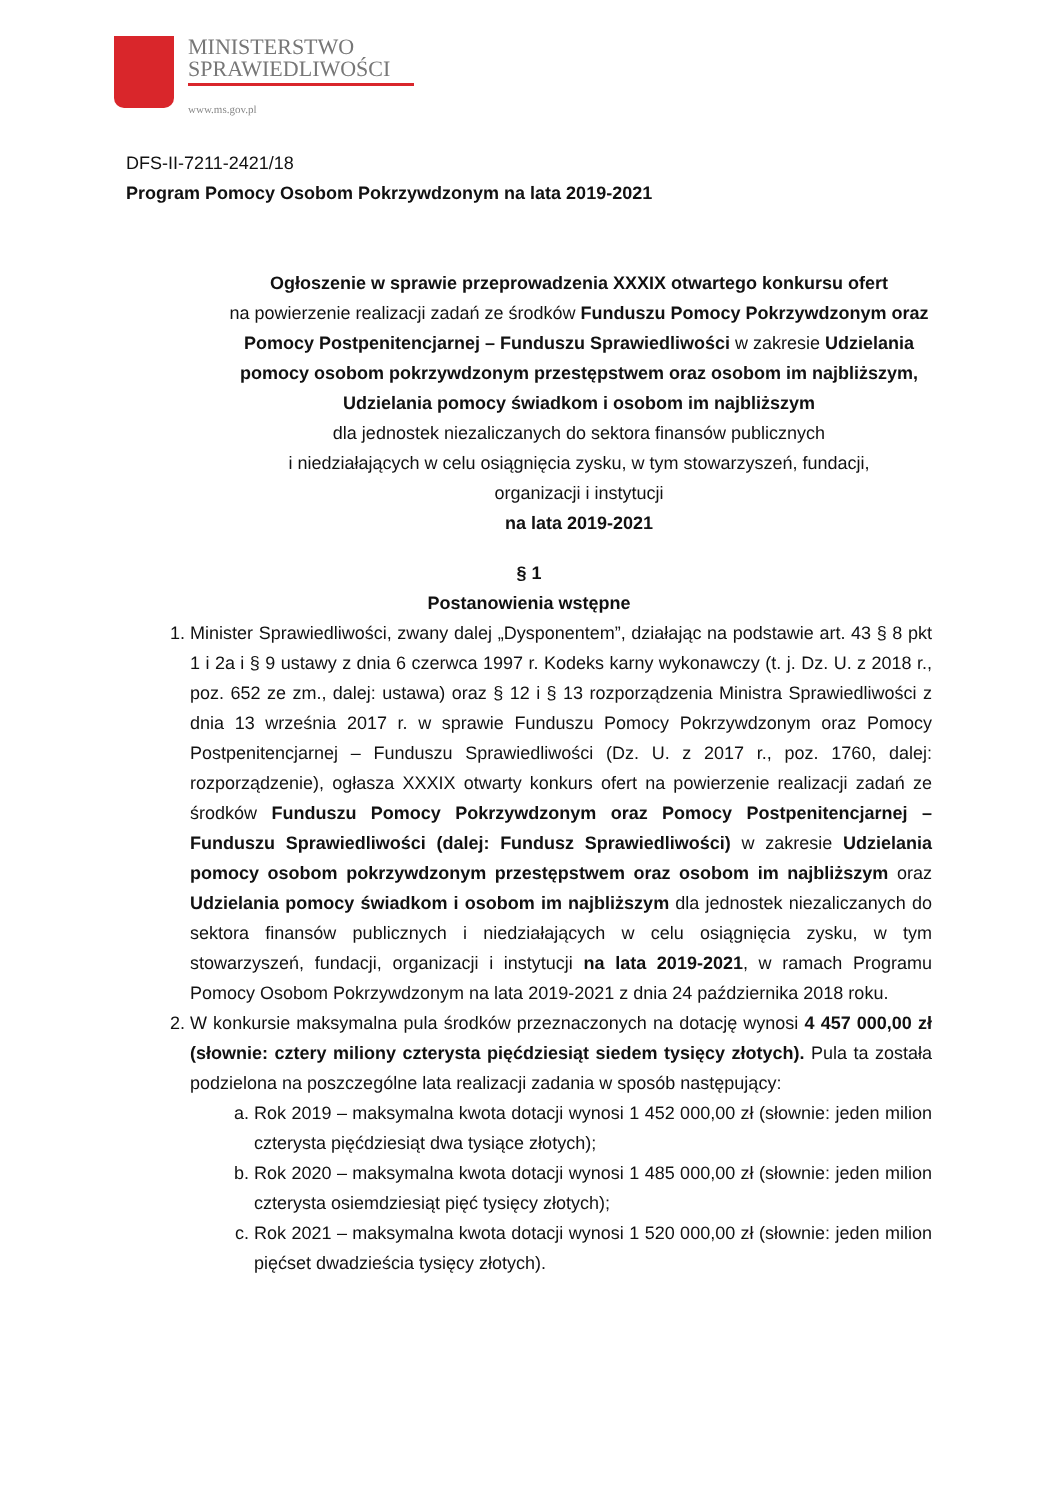MINISTERSTWO
SPRAWIEDLIWOŚCI
www.ms.gov.pl
DFS-II-7211-2421/18
Program Pomocy Osobom Pokrzywdzonym na lata 2019-2021
Ogłoszenie w sprawie przeprowadzenia XXXIX otwartego konkursu ofert
na powierzenie realizacji zadań ze środków Funduszu Pomocy Pokrzywdzonym oraz Pomocy Postpenitencjarnej – Funduszu Sprawiedliwości w zakresie Udzielania pomocy osobom pokrzywdzonym przestępstwem oraz osobom im najbliższym,
Udzielania pomocy świadkom i osobom im najbliższym
dla jednostek niezaliczanych do sektora finansów publicznych
i niedziałających w celu osiągnięcia zysku, w tym stowarzyszeń, fundacji,
organizacji i instytucji
na lata 2019-2021
§ 1
Postanowienia wstępne
1. Minister Sprawiedliwości, zwany dalej „Dysponentem”, działając na podstawie art. 43 § 8 pkt 1 i 2a i § 9 ustawy z dnia 6 czerwca 1997 r. Kodeks karny wykonawczy (t. j. Dz. U. z 2018 r., poz. 652 ze zm., dalej: ustawa) oraz § 12 i § 13 rozporządzenia Ministra Sprawiedliwości z dnia 13 września 2017 r. w sprawie Funduszu Pomocy Pokrzywdzonym oraz Pomocy Postpenitencjarnej – Funduszu Sprawiedliwości (Dz. U. z 2017 r., poz. 1760, dalej: rozporządzenie), ogłasza XXXIX otwarty konkurs ofert na powierzenie realizacji zadań ze środków Funduszu Pomocy Pokrzywdzonym oraz Pomocy Postpenitencjarnej – Funduszu Sprawiedliwości (dalej: Fundusz Sprawiedliwości) w zakresie Udzielania pomocy osobom pokrzywdzonym przestępstwem oraz osobom im najbliższym oraz Udzielania pomocy świadkom i osobom im najbliższym dla jednostek niezaliczanych do sektora finansów publicznych i niedziałających w celu osiągnięcia zysku, w tym stowarzyszeń, fundacji, organizacji i instytucji na lata 2019-2021, w ramach Programu Pomocy Osobom Pokrzywdzonym na lata 2019-2021 z dnia 24 października 2018 roku.
2. W konkursie maksymalna pula środków przeznaczonych na dotację wynosi 4 457 000,00 zł (słownie: cztery miliony czterysta pięćdziesiąt siedem tysięcy złotych). Pula ta została podzielona na poszczególne lata realizacji zadania w sposób następujący:
a. Rok 2019 – maksymalna kwota dotacji wynosi 1 452 000,00 zł (słownie: jeden milion czterysta pięćdziesiąt dwa tysiące złotych);
b. Rok 2020 – maksymalna kwota dotacji wynosi 1 485 000,00 zł (słownie: jeden milion czterysta osiemdziesiąt pięć tysięcy złotych);
c. Rok 2021 – maksymalna kwota dotacji wynosi 1 520 000,00 zł (słownie: jeden milion pięćset dwadzieścia tysięcy złotych).